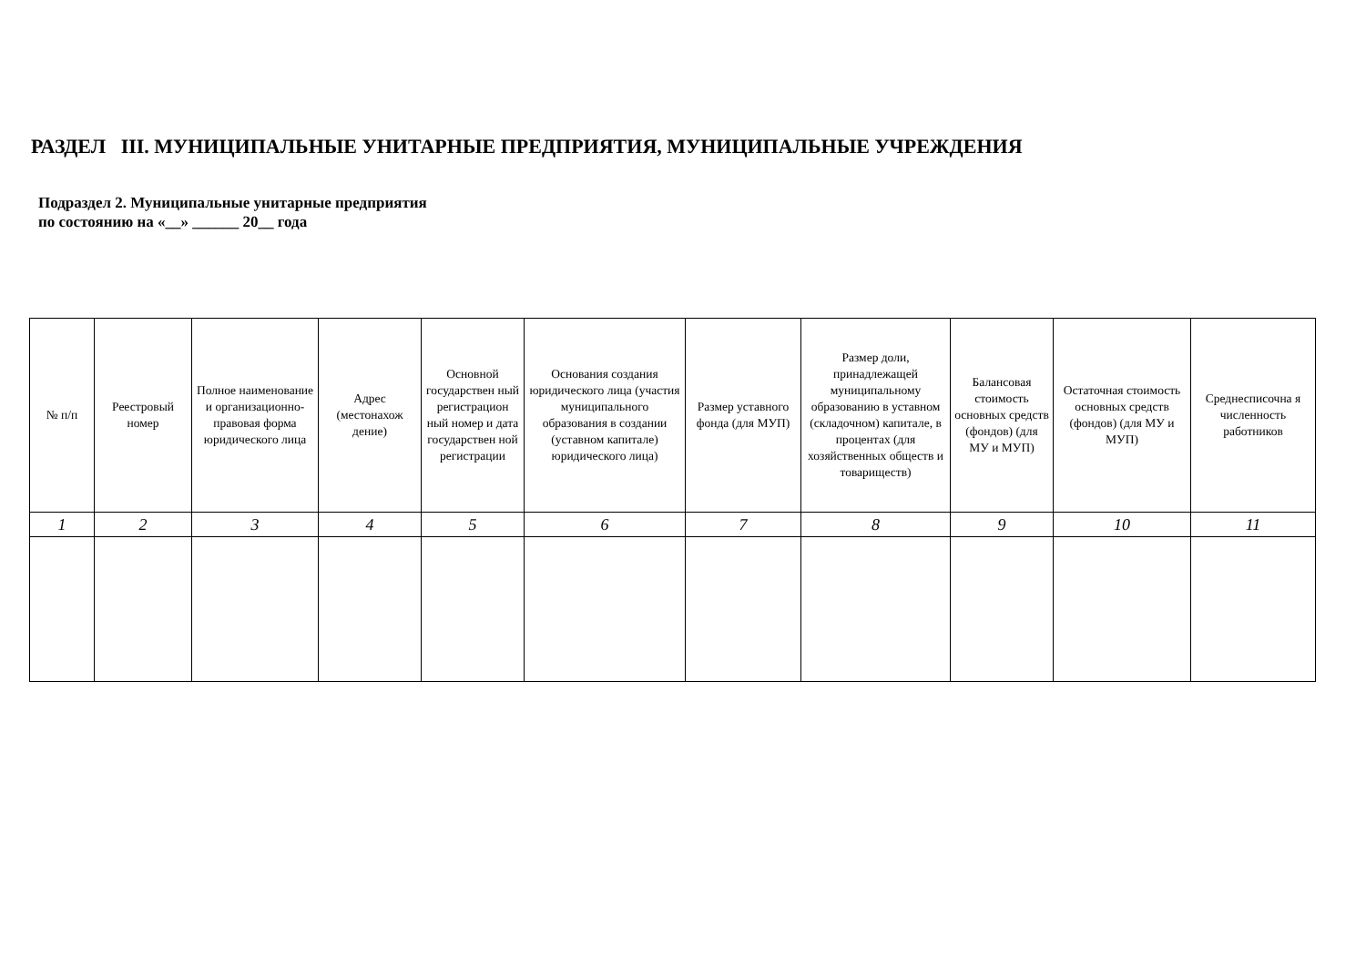РАЗДЕЛ III. МУНИЦИПАЛЬНЫЕ УНИТАРНЫЕ ПРЕДПРИЯТИЯ, МУНИЦИПАЛЬНЫЕ УЧРЕЖДЕНИЯ
Подраздел 2. Муниципальные унитарные предприятия
по состоянию на «__» ______ 20__ года
| № п/п | Реестровый номер | Полное наименование и организационно-правовая форма юридического лица | Адрес (местонахож дение) | Основной государствен ный регистрацион ный номер и дата государствен ной регистрации | Основания создания юридического лица (участия муниципального образования в создании (уставном капитале) юридического лица) | Размер уставного фонда (для МУП) | Размер доли, принадлежащей муниципальному образованию в уставном (складочном) капитале, в процентах (для хозяйственных обществ и товариществ) | Балансовая стоимость основных средств (фондов) (для МУ и МУП) | Остаточная стоимость основных средств (фондов) (для МУ и МУП) | Среднесписочна я численность работников |
| 1 | 2 | 3 | 4 | 5 | 6 | 7 | 8 | 9 | 10 | 11 |